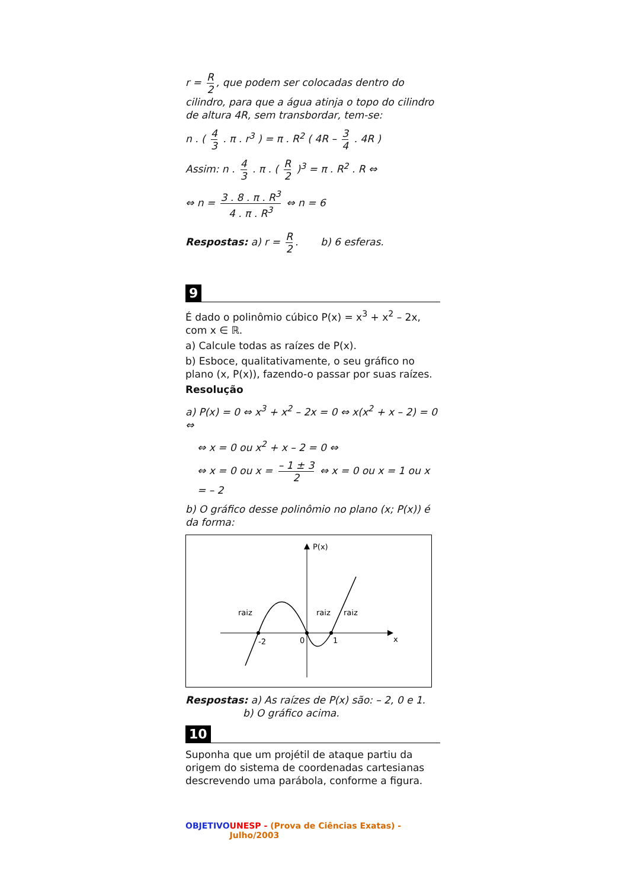r = R 2, que podem ser colocadas dentro do cilindro, para que a água atinja o topo do cilindro de altura 4R, sem transbordar, tem-se:
n . ( 4 3 . π . r<sup>3</sup> ) = π . R<sup>2</sup> ( 4R – 3 4 . 4R )
Assim: n . 4 3 . π . ( R 2 )<sup>3</sup> = π . R<sup>2</sup> . R ⇔
⇔ n = 3 . 8 . π . R<sup>3</sup> 4 . π . R<sup>3</sup> ⇔ n = 6
Respostas: a) r = R 2. b) 6 esferas.
9
É dado o polinômio cúbico P(x) = x<sup>3</sup> + x<sup>2</sup> – 2x, com x ∈ ℝ.
a) Calcule todas as raízes de P(x).
b) Esboce, qualitativamente, o seu gráfico no plano (x, P(x)), fazendo-o passar por suas raízes.
Resolução
a) P(x) = 0 ⇔ x<sup>3</sup> + x<sup>2</sup> – 2x = 0 ⇔ x(x<sup>2</sup> + x – 2) = 0 ⇔
⇔ x = 0 ou x<sup>2</sup> + x – 2 = 0 ⇔
⇔ x = 0 ou x = – 1 ± 3 2 ⇔ x = 0 ou x = 1 ou x = – 2
b) O gráfico desse polinômio no plano (x; P(x)) é da forma:
P(x)
x
-2
0
1
raiz
raiz
raiz
Respostas: a) As raízes de P(x) são: – 2, 0 e 1.
b) O gráfico acima.
10
Suponha que um projétil de ataque partiu da origem do sistema de coordenadas cartesianas descrevendo uma parábola, conforme a figura.
OBJETIVO UNESP - (Prova de Ciências Exatas) - Julho/2003